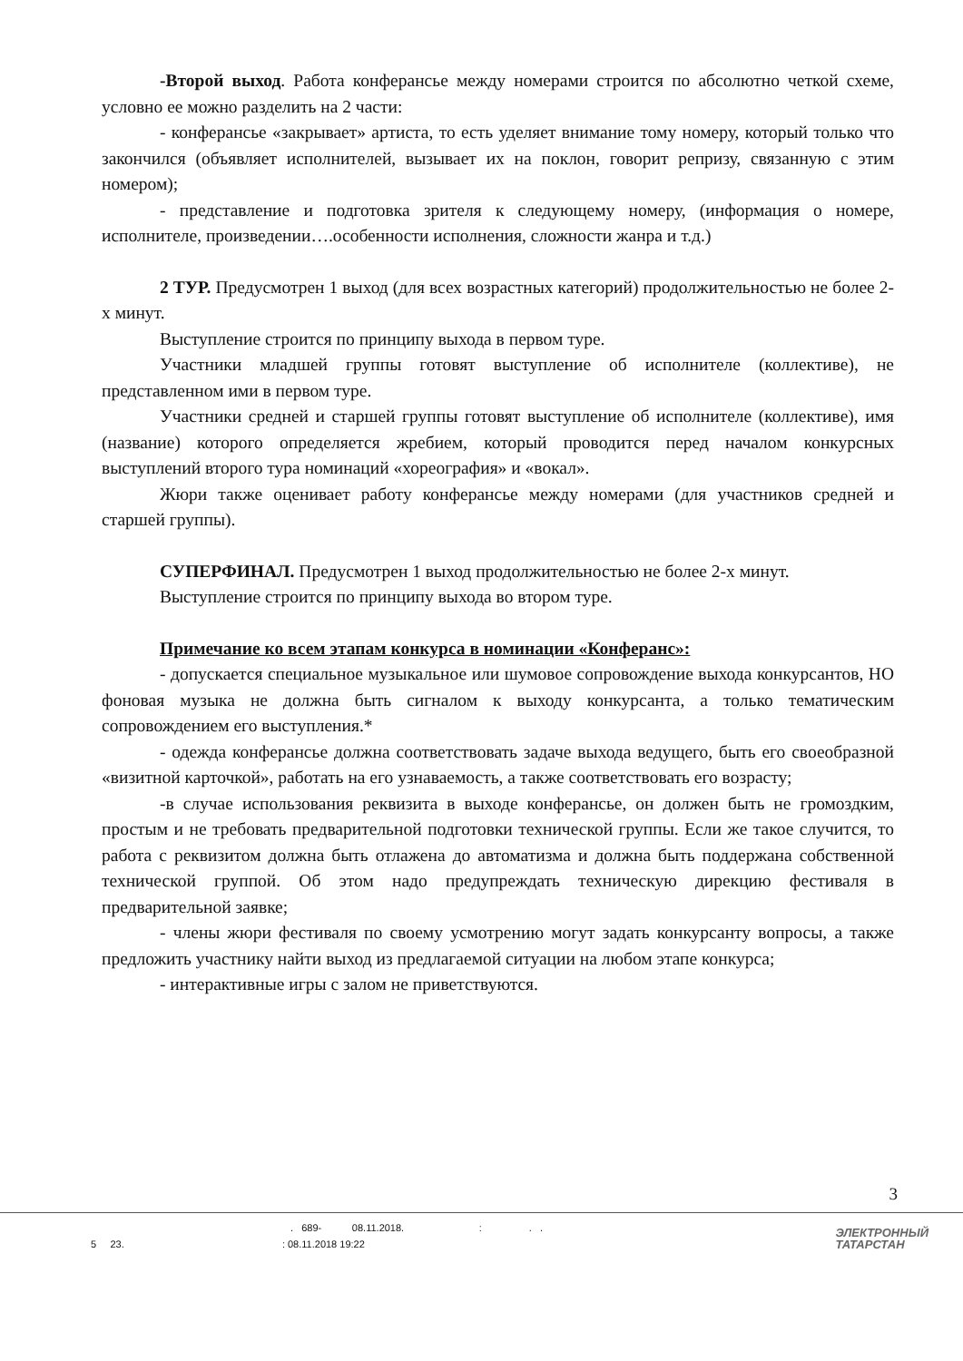-Второй выход. Работа конферансье между номерами строится по абсолютно четкой схеме, условно ее можно разделить на 2 части:
- конферансье «закрывает» артиста, то есть уделяет внимание тому номеру, который только что закончился (объявляет исполнителей, вызывает их на поклон, говорит репризу, связанную с этим номером);
- представление и подготовка зрителя к следующему номеру, (информация о номере, исполнителе, произведении….особенности исполнения, сложности жанра и т.д.)
2 ТУР. Предусмотрен 1 выход (для всех возрастных категорий) продолжительностью не более 2-х минут.
Выступление строится по принципу выхода в первом туре.
Участники младшей группы готовят выступление об исполнителе (коллективе), не представленном ими в первом туре.
Участники средней и старшей группы готовят выступление об исполнителе (коллективе), имя (название) которого определяется жребием, который проводится перед началом конкурсных выступлений второго тура номинаций «хореография» и «вокал».
Жюри также оценивает работу конферансье между номерами (для участников средней и старшей группы).
СУПЕРФИНАЛ. Предусмотрен 1 выход продолжительностью не более 2-х минут.
Выступление строится по принципу выхода во втором туре.
Примечание ко всем этапам конкурса в номинации «Конферанс»:
- допускается специальное музыкальное или шумовое сопровождение выхода конкурсантов, НО фоновая музыка не должна быть сигналом к выходу конкурсанта, а только тематическим сопровождением его выступления.*
- одежда конферансье должна соответствовать задаче выхода ведущего, быть его своеобразной «визитной карточкой», работать на его узнаваемость, а также соответствовать его возрасту;
-в случае использования реквизита в выходе конферансье, он должен быть не громоздким, простым и не требовать предварительной подготовки технической группы. Если же такое случится, то работа с реквизитом должна быть отлажена до автоматизма и должна быть поддержана собственной технической группой. Об этом надо предупреждать техническую дирекцию фестиваля в предварительной заявке;
- члены жюри фестиваля по своему усмотрению могут задать конкурсанту вопросы, а также предложить участнику найти выход из предлагаемой ситуации на любом этапе конкурса;
- интерактивные игры с залом не приветствуются.
3
. 689- 08.11.2018. : . .
5 23. : 08.11.2018 19:22
ЭЛЕКТРОННЫЙ
ТАТАРСТАН